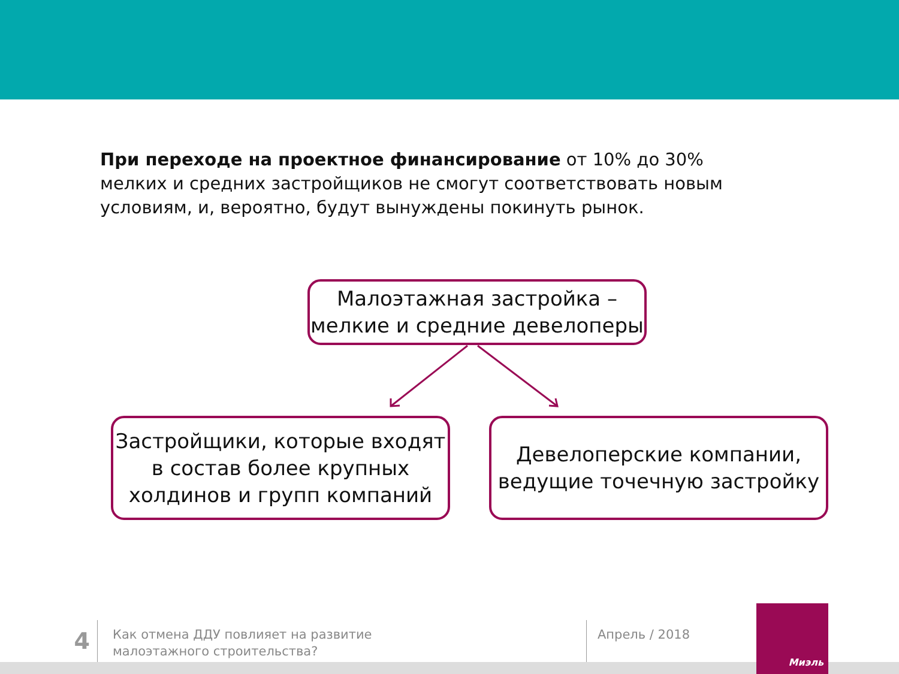При переходе на проектное финансирование от 10% до 30% мелких и средних застройщиков не смогут соответствовать новым условиям, и, вероятно, будут вынуждены покинуть рынок.
Малоэтажная застройка – мелкие и средние девелоперы
Застройщики, которые входят в состав более крупных холдинов и групп компаний
Девелоперские компании, ведущие точечную застройку
4
Как отмена ДДУ повлияет на развитие
малоэтажного строительства?
Апрель / 2018
Миэль